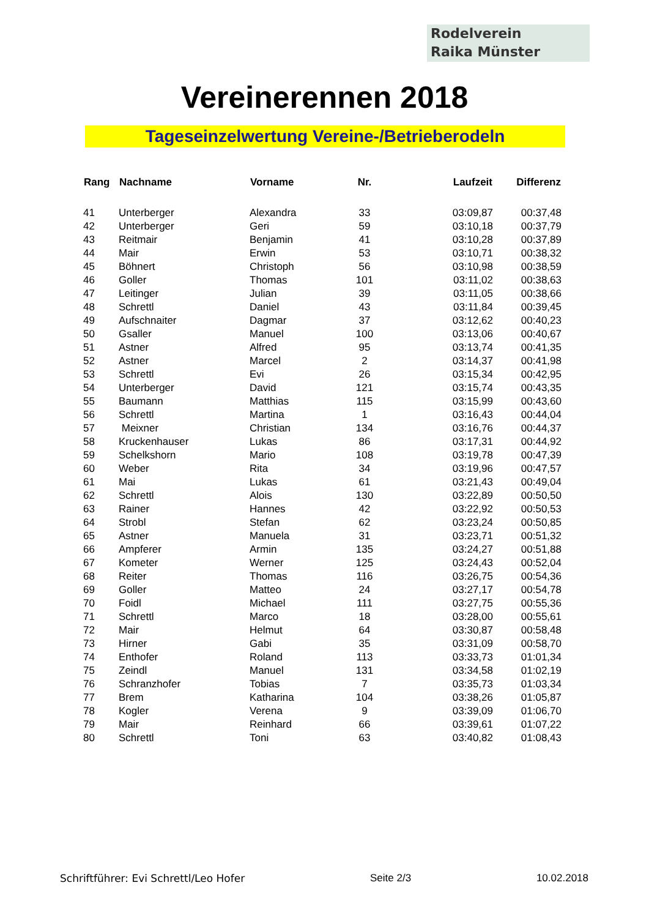Rodelverein
Raika Münster
Vereinerennen 2018
Tageseinzelwertung Vereine-/Betrieberodeln
| Rang | Nachname | Vorname | Nr. | Laufzeit | Differenz |
| --- | --- | --- | --- | --- | --- |
| 41 | Unterberger | Alexandra | 33 | 03:09,87 | 00:37,48 |
| 42 | Unterberger | Geri | 59 | 03:10,18 | 00:37,79 |
| 43 | Reitmair | Benjamin | 41 | 03:10,28 | 00:37,89 |
| 44 | Mair | Erwin | 53 | 03:10,71 | 00:38,32 |
| 45 | Böhnert | Christoph | 56 | 03:10,98 | 00:38,59 |
| 46 | Goller | Thomas | 101 | 03:11,02 | 00:38,63 |
| 47 | Leitinger | Julian | 39 | 03:11,05 | 00:38,66 |
| 48 | Schrettl | Daniel | 43 | 03:11,84 | 00:39,45 |
| 49 | Aufschnaiter | Dagmar | 37 | 03:12,62 | 00:40,23 |
| 50 | Gsaller | Manuel | 100 | 03:13,06 | 00:40,67 |
| 51 | Astner | Alfred | 95 | 03:13,74 | 00:41,35 |
| 52 | Astner | Marcel | 2 | 03:14,37 | 00:41,98 |
| 53 | Schrettl | Evi | 26 | 03:15,34 | 00:42,95 |
| 54 | Unterberger | David | 121 | 03:15,74 | 00:43,35 |
| 55 | Baumann | Matthias | 115 | 03:15,99 | 00:43,60 |
| 56 | Schrettl | Martina | 1 | 03:16,43 | 00:44,04 |
| 57 | Meixner | Christian | 134 | 03:16,76 | 00:44,37 |
| 58 | Kruckenhauser | Lukas | 86 | 03:17,31 | 00:44,92 |
| 59 | Schelkshorn | Mario | 108 | 03:19,78 | 00:47,39 |
| 60 | Weber | Rita | 34 | 03:19,96 | 00:47,57 |
| 61 | Mai | Lukas | 61 | 03:21,43 | 00:49,04 |
| 62 | Schrettl | Alois | 130 | 03:22,89 | 00:50,50 |
| 63 | Rainer | Hannes | 42 | 03:22,92 | 00:50,53 |
| 64 | Strobl | Stefan | 62 | 03:23,24 | 00:50,85 |
| 65 | Astner | Manuela | 31 | 03:23,71 | 00:51,32 |
| 66 | Ampferer | Armin | 135 | 03:24,27 | 00:51,88 |
| 67 | Kometer | Werner | 125 | 03:24,43 | 00:52,04 |
| 68 | Reiter | Thomas | 116 | 03:26,75 | 00:54,36 |
| 69 | Goller | Matteo | 24 | 03:27,17 | 00:54,78 |
| 70 | Foidl | Michael | 111 | 03:27,75 | 00:55,36 |
| 71 | Schrettl | Marco | 18 | 03:28,00 | 00:55,61 |
| 72 | Mair | Helmut | 64 | 03:30,87 | 00:58,48 |
| 73 | Hirner | Gabi | 35 | 03:31,09 | 00:58,70 |
| 74 | Enthofer | Roland | 113 | 03:33,73 | 01:01,34 |
| 75 | Zeindl | Manuel | 131 | 03:34,58 | 01:02,19 |
| 76 | Schranzhofer | Tobias | 7 | 03:35,73 | 01:03,34 |
| 77 | Brem | Katharina | 104 | 03:38,26 | 01:05,87 |
| 78 | Kogler | Verena | 9 | 03:39,09 | 01:06,70 |
| 79 | Mair | Reinhard | 66 | 03:39,61 | 01:07,22 |
| 80 | Schrettl | Toni | 63 | 03:40,82 | 01:08,43 |
Schriftführer: Evi Schrettl/Leo Hofer Seite 2/3 10.02.2018